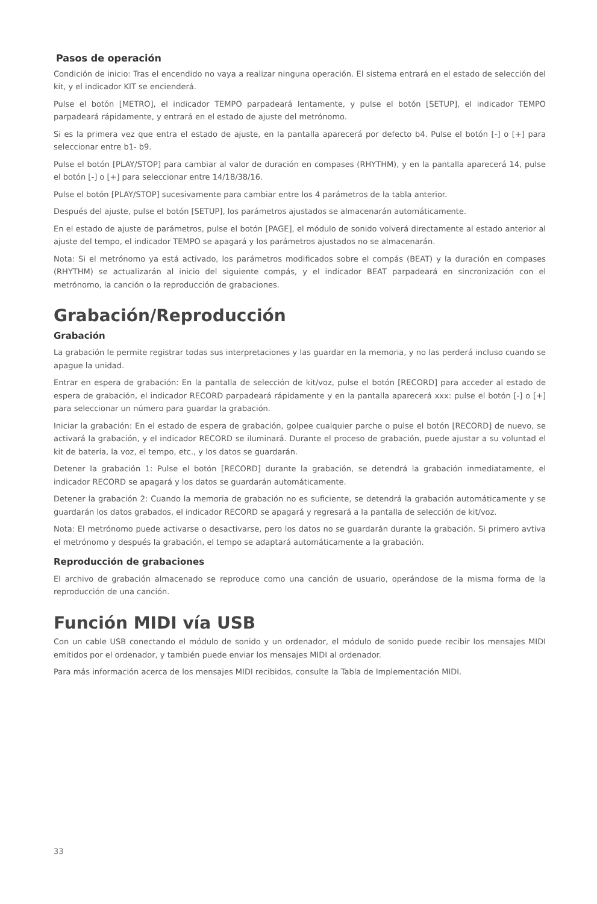Pasos de operación
Condición de inicio: Tras el encendido no vaya a realizar ninguna operación. El sistema entrará en el estado de selección del kit, y el indicador KIT se encienderá.
Pulse el botón [METRO], el indicador TEMPO parpadeará lentamente, y pulse el botón [SETUP], el indicador TEMPO parpadeará rápidamente, y entrará en el estado de ajuste del metrónomo.
Si es la primera vez que entra el estado de ajuste, en la pantalla aparecerá por defecto b4. Pulse el botón [-] o [+] para seleccionar entre b1- b9.
Pulse el botón [PLAY/STOP] para cambiar al valor de duración en compases (RHYTHM), y en la pantalla aparecerá 14, pulse el botón [-] o [+] para seleccionar entre 14/18/38/16.
Pulse el botón [PLAY/STOP] sucesivamente para cambiar entre los 4 parámetros de la tabla anterior.
Después del ajuste, pulse el botón [SETUP], los parámetros ajustados se almacenarán automáticamente.
En el estado de ajuste de parámetros, pulse el botón [PAGE], el módulo de sonido volverá directamente al estado anterior al ajuste del tempo, el indicador TEMPO se apagará y los parámetros ajustados no se almacenarán.
Nota: Si el metrónomo ya está activado, los parámetros modificados sobre el compás (BEAT) y la duración en compases (RHYTHM) se actualizarán al inicio del siguiente compás, y el indicador BEAT parpadeará en sincronización con el metrónomo, la canción o la reproducción de grabaciones.
Grabación/Reproducción
Grabación
La grabación le permite registrar todas sus interpretaciones y las guardar en la memoria, y no las perderá incluso cuando se apague la unidad.
Entrar en espera de grabación: En la pantalla de selección de kit/voz, pulse el botón [RECORD] para acceder al estado de espera de grabación, el indicador RECORD parpadeará rápidamente y en la pantalla aparecerá xxx: pulse el botón [-] o [+] para seleccionar un número para guardar la grabación.
Iniciar la grabación: En el estado de espera de grabación, golpee cualquier parche o pulse el botón [RECORD] de nuevo, se activará la grabación, y el indicador RECORD se iluminará. Durante el proceso de grabación, puede ajustar a su voluntad el kit de batería, la voz, el tempo, etc., y los datos se guardarán.
Detener la grabación 1: Pulse el botón [RECORD] durante la grabación, se detendrá la grabación inmediatamente, el indicador RECORD se apagará y los datos se guardarán automáticamente.
Detener la grabación 2: Cuando la memoria de grabación no es suficiente, se detendrá la grabación automáticamente y se guardarán los datos grabados, el indicador RECORD se apagará y regresará a la pantalla de selección de kit/voz.
Nota: El metrónomo puede activarse o desactivarse, pero los datos no se guardarán durante la grabación. Si primero avtiva el metrónomo y después la grabación, el tempo se adaptará automáticamente a la grabación.
Reproducción de grabaciones
El archivo de grabación almacenado se reproduce como una canción de usuario, operándose de la misma forma de la reproducción de una canción.
Función MIDI vía USB
Con un cable USB conectando el módulo de sonido y un ordenador, el módulo de sonido puede recibir los mensajes MIDI emitidos por el ordenador, y también puede enviar los mensajes MIDI al ordenador.
Para más información acerca de los mensajes MIDI recibidos, consulte la Tabla de Implementación MIDI.
33